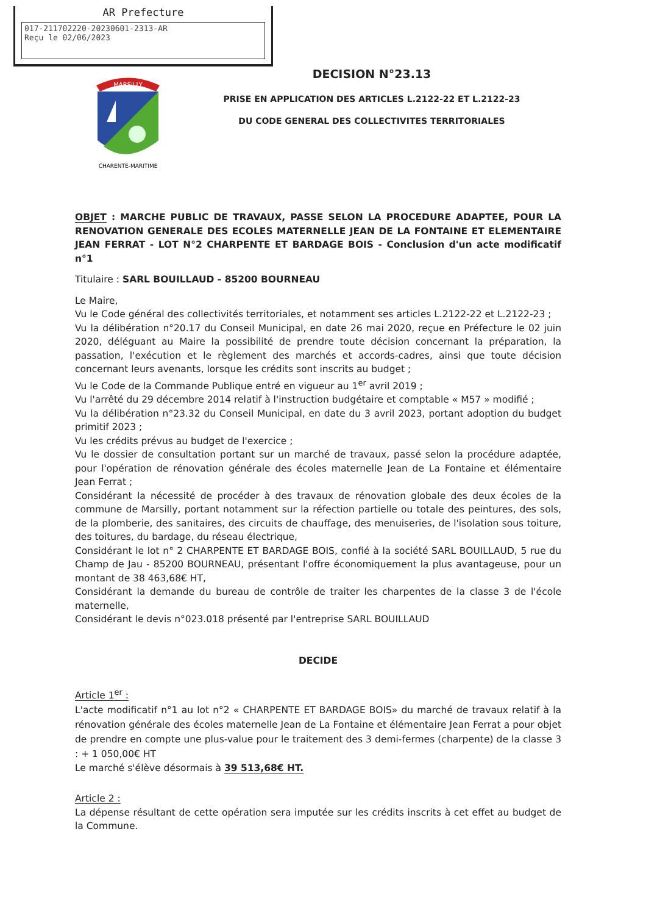AR Prefecture
017-211702220-20230601-2313-AR
Reçu le 02/06/2023
CHARENTE-MARITIME
MARSILLY
DECISION N°23.13
PRISE EN APPLICATION DES ARTICLES L.2122-22 ET L.2122-23
DU CODE GENERAL DES COLLECTIVITES TERRITORIALES
OBJET : MARCHE PUBLIC DE TRAVAUX, PASSE SELON LA PROCEDURE ADAPTEE, POUR LA RENOVATION GENERALE DES ECOLES MATERNELLE JEAN DE LA FONTAINE ET ELEMENTAIRE JEAN FERRAT - LOT N°2 CHARPENTE ET BARDAGE BOIS - Conclusion d'un acte modificatif n°1
Titulaire : SARL BOUILLAUD - 85200 BOURNEAU
Le Maire,
Vu le Code général des collectivités territoriales, et notamment ses articles L.2122-22 et L.2122-23 ;
Vu la délibération n°20.17 du Conseil Municipal, en date 26 mai 2020, reçue en Préfecture le 02 juin 2020, déléguant au Maire la possibilité de prendre toute décision concernant la préparation, la passation, l'exécution et le règlement des marchés et accords-cadres, ainsi que toute décision concernant leurs avenants, lorsque les crédits sont inscrits au budget ;
Vu le Code de la Commande Publique entré en vigueur au 1<sup>er</sup> avril 2019 ;
Vu l'arrêté du 29 décembre 2014 relatif à l'instruction budgétaire et comptable « M57 » modifié ;
Vu la délibération n°23.32 du Conseil Municipal, en date du 3 avril 2023, portant adoption du budget primitif 2023 ;
Vu les crédits prévus au budget de l'exercice ;
Vu le dossier de consultation portant sur un marché de travaux, passé selon la procédure adaptée, pour l'opération de rénovation générale des écoles maternelle Jean de La Fontaine et élémentaire Jean Ferrat ;
Considérant la nécessité de procéder à des travaux de rénovation globale des deux écoles de la commune de Marsilly, portant notamment sur la réfection partielle ou totale des peintures, des sols, de la plomberie, des sanitaires, des circuits de chauffage, des menuiseries, de l'isolation sous toiture, des toitures, du bardage, du réseau électrique,
Considérant le lot n° 2 CHARPENTE ET BARDAGE BOIS, confié à la société SARL BOUILLAUD, 5 rue du Champ de Jau - 85200 BOURNEAU, présentant l'offre économiquement la plus avantageuse, pour un montant de 38 463,68€ HT,
Considérant la demande du bureau de contrôle de traiter les charpentes de la classe 3 de l'école maternelle,
Considérant le devis n°023.018 présenté par l'entreprise SARL BOUILLAUD
DECIDE
Article 1<sup>er</sup> :
L'acte modificatif n°1 au lot n°2 « CHARPENTE ET BARDAGE BOIS» du marché de travaux relatif à la rénovation générale des écoles maternelle Jean de La Fontaine et élémentaire Jean Ferrat a pour objet de prendre en compte une plus-value pour le traitement des 3 demi-fermes (charpente) de la classe 3 : + 1 050,00€ HT
Le marché s'élève désormais à 39 513,68€ HT.
Article 2 :
La dépense résultant de cette opération sera imputée sur les crédits inscrits à cet effet au budget de la Commune.